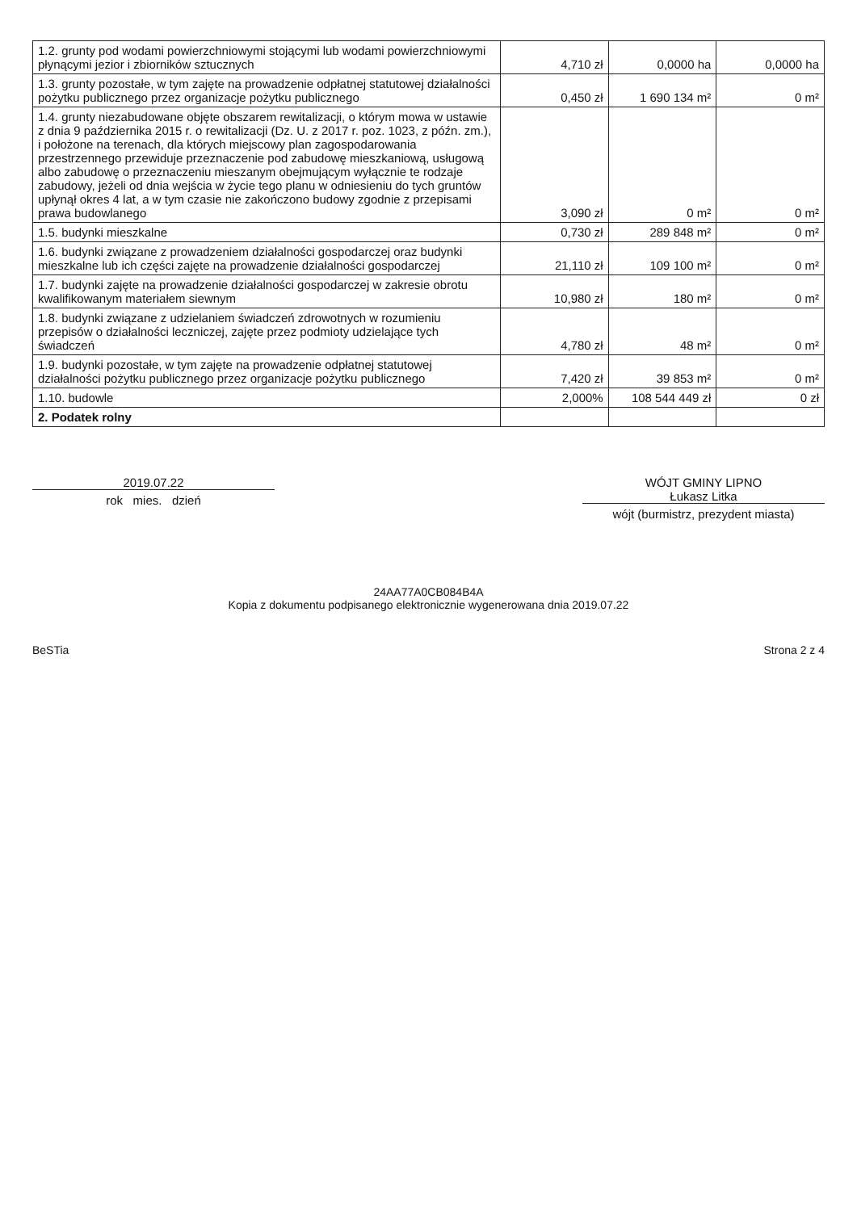| 1.2. grunty pod wodami powierzchniowymi stojącymi lub wodami powierzchniowymi płynącymi jezior i zbiorników sztucznych | 4,710 zł | 0,0000 ha | 0,0000 ha |
| 1.3. grunty pozostałe, w tym zajęte na prowadzenie odpłatnej statutowej działalności pożytku publicznego przez organizacje pożytku publicznego | 0,450 zł | 1 690 134 m² | 0 m² |
| 1.4. grunty niezabudowane objęte obszarem rewitalizacji, o którym mowa w ustawie z dnia 9 października 2015 r. o rewitalizacji (Dz. U. z 2017 r. poz. 1023, z późn. zm.), i położone na terenach, dla których miejscowy plan zagospodarowania przestrzennego przewiduje przeznaczenie pod zabudowę mieszkaniową, usługową albo zabudowę o przeznaczeniu mieszanym obejmującym wyłącznie te rodzaje zabudowy, jeżeli od dnia wejścia w życie tego planu w odniesieniu do tych gruntów upłynął okres 4 lat, a w tym czasie nie zakończono budowy zgodnie z przepisami prawa budowlanego | 3,090 zł | 0 m² | 0 m² |
| 1.5. budynki mieszkalne | 0,730 zł | 289 848 m² | 0 m² |
| 1.6. budynki związane z prowadzeniem działalności gospodarczej oraz budynki mieszkalne lub ich części zajęte na prowadzenie działalności gospodarczej | 21,110 zł | 109 100 m² | 0 m² |
| 1.7. budynki zajęte na prowadzenie działalności gospodarczej w zakresie obrotu kwalifikowanym materiałem siewnym | 10,980 zł | 180 m² | 0 m² |
| 1.8. budynki związane z udzielaniem świadczeń zdrowotnych w rozumieniu przepisów o działalności leczniczej, zajęte przez podmioty udzielające tych świadczeń | 4,780 zł | 48 m² | 0 m² |
| 1.9. budynki pozostałe, w tym zajęte na prowadzenie odpłatnej statutowej działalności pożytku publicznego przez organizacje pożytku publicznego | 7,420 zł | 39 853 m² | 0 m² |
| 1.10. budowle | 2,000% | 108 544 449 zł | 0 zł |
| 2. Podatek rolny | | | |
2019.07.22
rok mies. dzień
WÓJT GMINY LIPNO
Łukasz Litka
wójt (burmistrz, prezydent miasta)
24AA77A0CB084B4A
Kopia z dokumentu podpisanego elektronicznie wygenerowana dnia 2019.07.22
BeSTia Strona 2 z 4